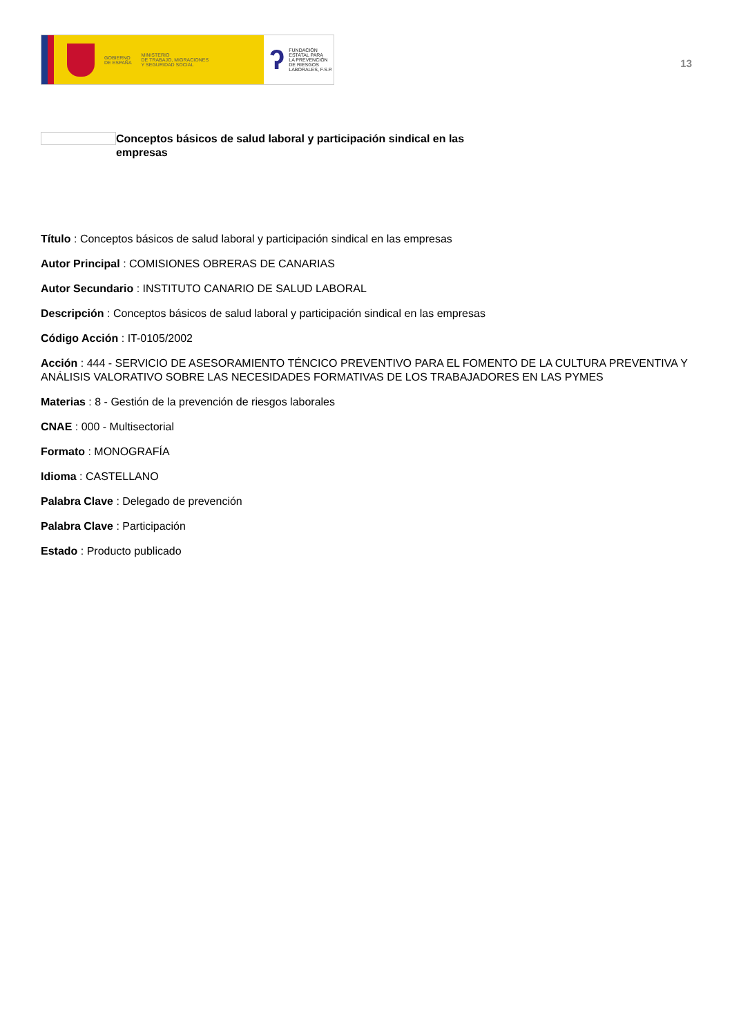GOBIERNO
DE ESPAÑA
MINISTERIO
DE TRABAJO, MIGRACIONES
Y SEGURIDAD SOCIAL
ʔ
FUNDACIÓN
ESTATAL PARA
LA PREVENCIÓN
DE RIESGOS
LABORALES, F.S.P.
13
Conceptos básicos de salud laboral y participación sindical en las empresas
Título : Conceptos básicos de salud laboral y participación sindical en las empresas
Autor Principal : COMISIONES OBRERAS DE CANARIAS
Autor Secundario : INSTITUTO CANARIO DE SALUD LABORAL
Descripción : Conceptos básicos de salud laboral y participación sindical en las empresas
Código Acción : IT-0105/2002
Acción : 444 - SERVICIO DE ASESORAMIENTO TÉNCICO PREVENTIVO PARA EL FOMENTO DE LA CULTURA PREVENTIVA Y ANÁLISIS VALORATIVO SOBRE LAS NECESIDADES FORMATIVAS DE LOS TRABAJADORES EN LAS PYMES
Materias : 8 - Gestión de la prevención de riesgos laborales
CNAE : 000 - Multisectorial
Formato : MONOGRAFÍA
Idioma : CASTELLANO
Palabra Clave : Delegado de prevención
Palabra Clave : Participación
Estado : Producto publicado